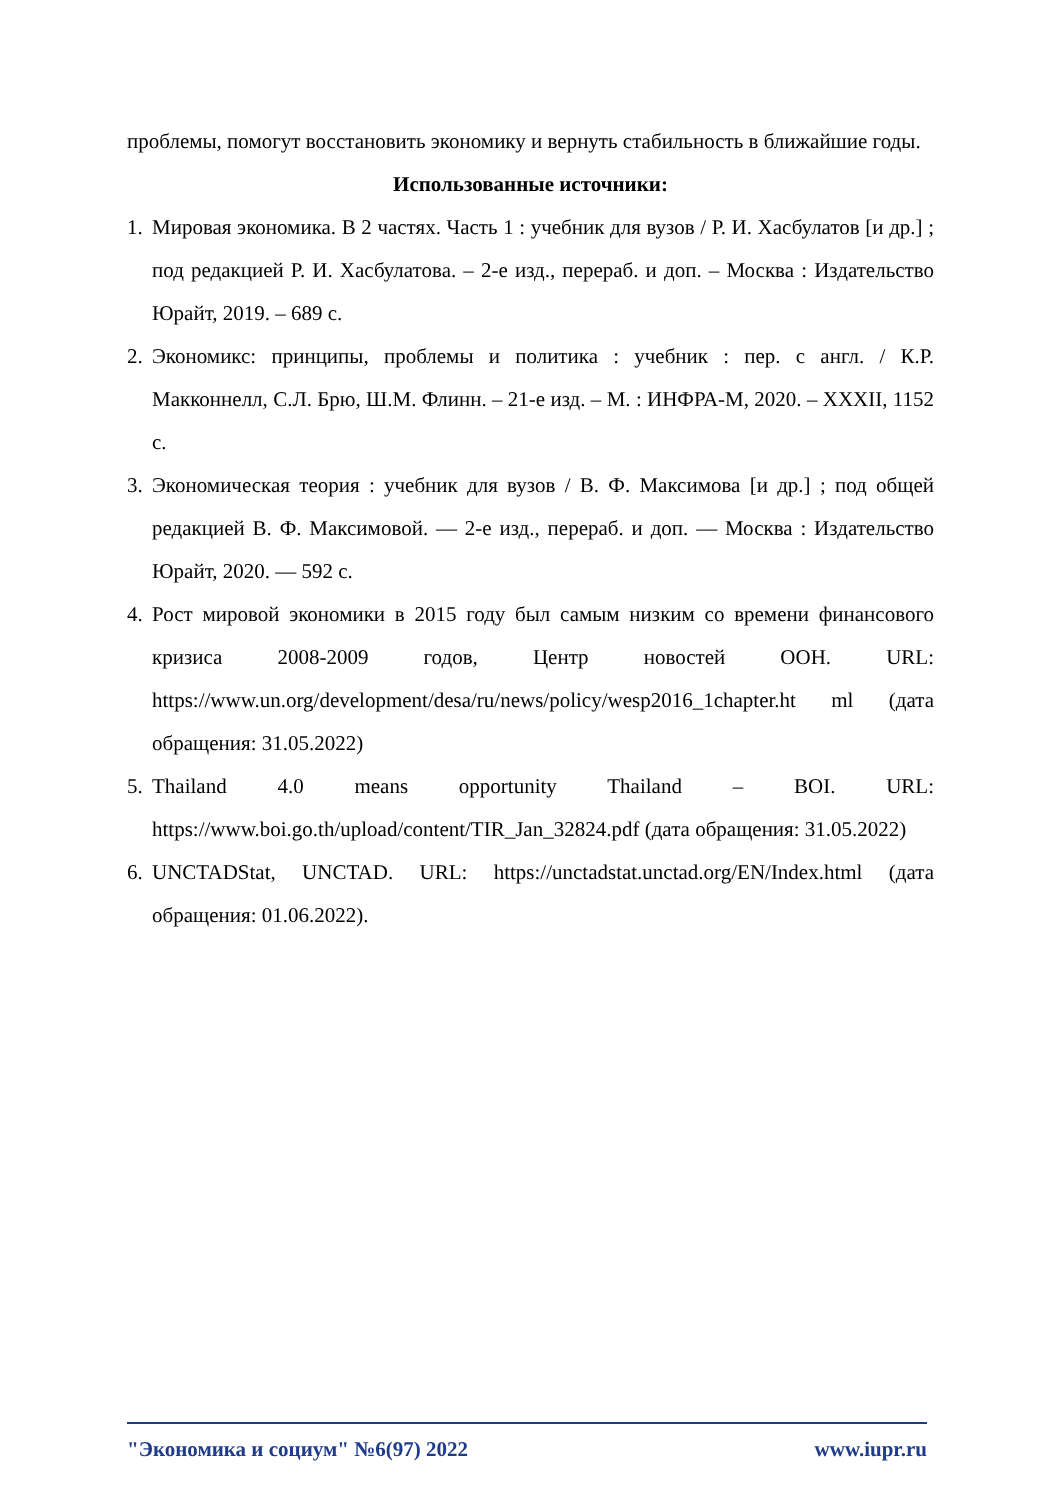проблемы, помогут восстановить экономику и вернуть стабильность в ближайшие годы.
Использованные источники:
1. Мировая экономика. В 2 частях. Часть 1 : учебник для вузов / Р. И. Хасбулатов [и др.] ; под редакцией Р. И. Хасбулатова. – 2-е изд., перераб. и доп. – Москва : Издательство Юрайт, 2019. – 689 с.
2. Экономикс: принципы, проблемы и политика : учебник : пер. с англ. / К.Р. Макконнелл, С.Л. Брю, Ш.М. Флинн. – 21-е изд. – М. : ИНФРА-М, 2020. – XXXII, 1152 с.
3. Экономическая теория : учебник для вузов / В. Ф. Максимова [и др.] ; под общей редакцией В. Ф. Максимовой. — 2-е изд., перераб. и доп. — Москва : Издательство Юрайт, 2020. — 592 с.
4. Рост мировой экономики в 2015 году был самым низким со времени финансового кризиса 2008-2009 годов, Центр новостей ООН. URL: https://www.un.org/development/desa/ru/news/policy/wesp2016_1chapter.ht ml (дата обращения: 31.05.2022)
5. Thailand 4.0 means opportunity Thailand – BOI. URL: https://www.boi.go.th/upload/content/TIR_Jan_32824.pdf (дата обращения: 31.05.2022)
6. UNCTADStat, UNCTAD. URL: https://unctadstat.unctad.org/EN/Index.html (дата обращения: 01.06.2022).
"Экономика и социум" №6(97) 2022 www.iupr.ru